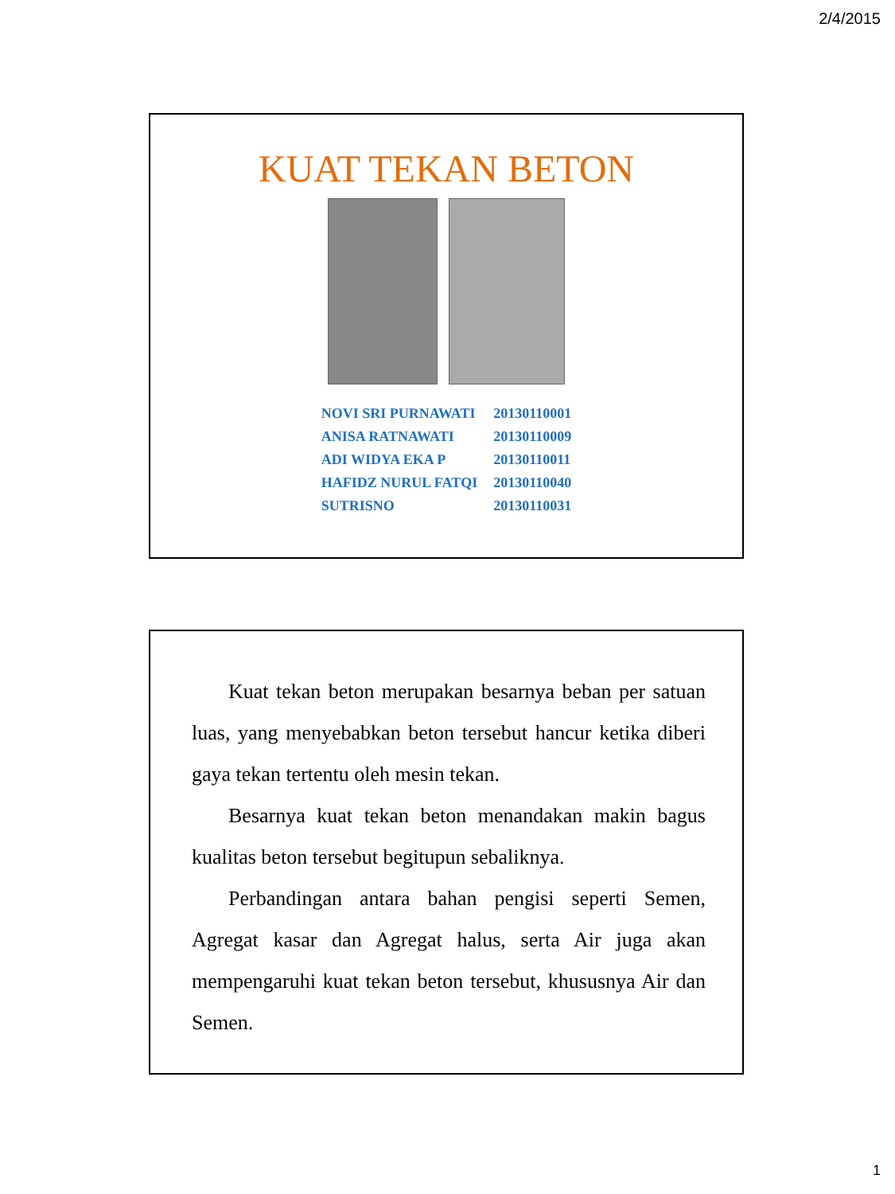2/4/2015
KUAT TEKAN BETON
| NOVI SRI PURNAWATI | 20130110001 |
| ANISA RATNAWATI | 20130110009 |
| ADI WIDYA EKA P | 20130110011 |
| HAFIDZ NURUL FATQI | 20130110040 |
| SUTRISNO | 20130110031 |
Kuat tekan beton merupakan besarnya beban per satuan luas, yang menyebabkan beton tersebut hancur ketika diberi gaya tekan tertentu oleh mesin tekan.
Besarnya kuat tekan beton menandakan makin bagus kualitas beton tersebut begitupun sebaliknya.
Perbandingan antara bahan pengisi seperti Semen, Agregat kasar dan Agregat halus, serta Air juga akan mempengaruhi kuat tekan beton tersebut, khususnya Air dan Semen.
1